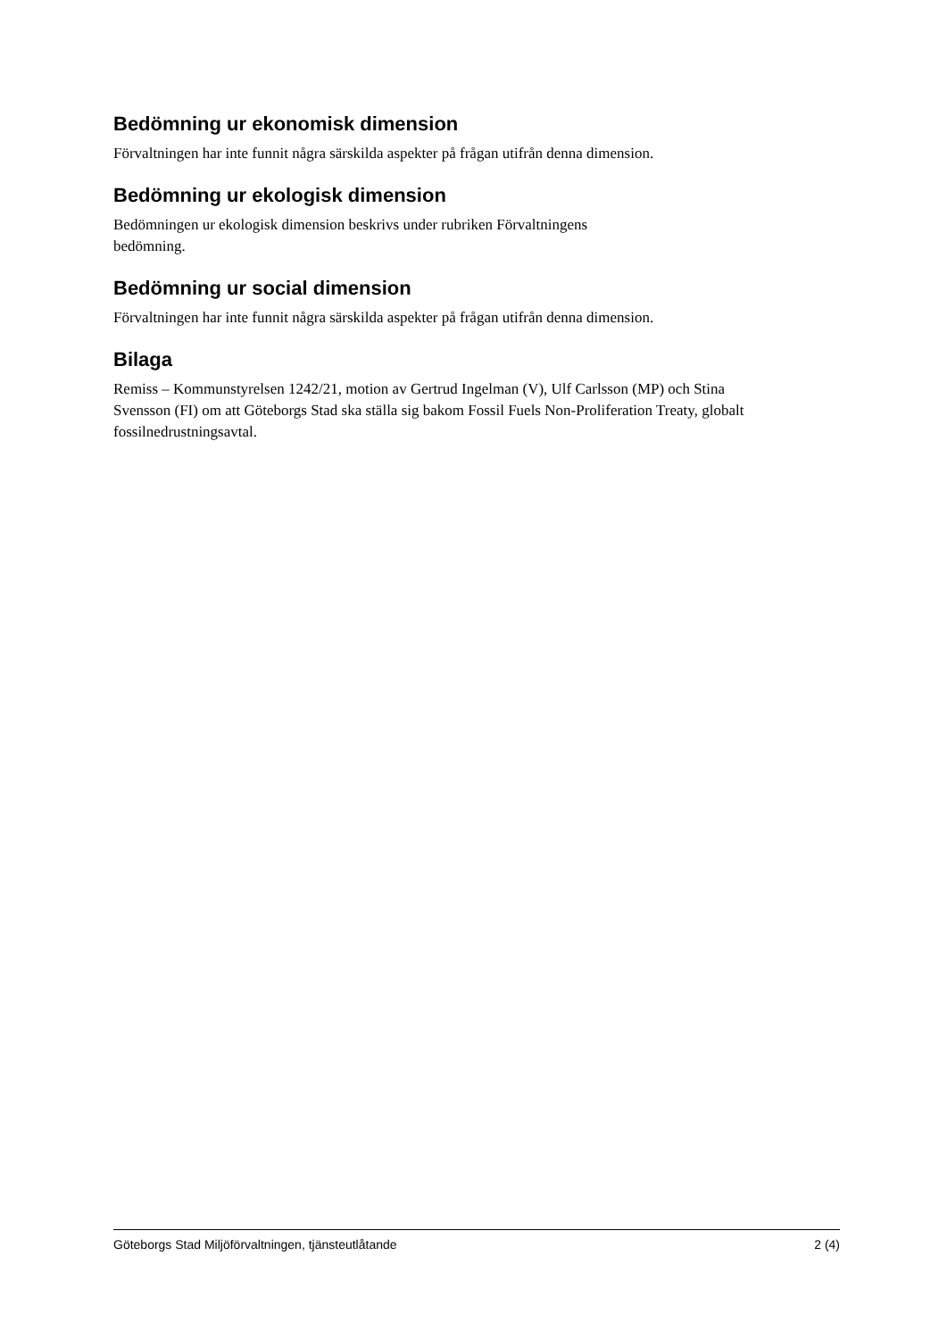Bedömning ur ekonomisk dimension
Förvaltningen har inte funnit några särskilda aspekter på frågan utifrån denna dimension.
Bedömning ur ekologisk dimension
Bedömningen ur ekologisk dimension beskrivs under rubriken Förvaltningens
bedömning.
Bedömning ur social dimension
Förvaltningen har inte funnit några särskilda aspekter på frågan utifrån denna dimension.
Bilaga
Remiss – Kommunstyrelsen 1242/21, motion av Gertrud Ingelman (V), Ulf Carlsson (MP) och Stina Svensson (FI) om att Göteborgs Stad ska ställa sig bakom Fossil Fuels Non-Proliferation Treaty, globalt fossilnedrustningsavtal.
Göteborgs Stad Miljöförvaltningen, tjänsteutlåtande 2 (4)